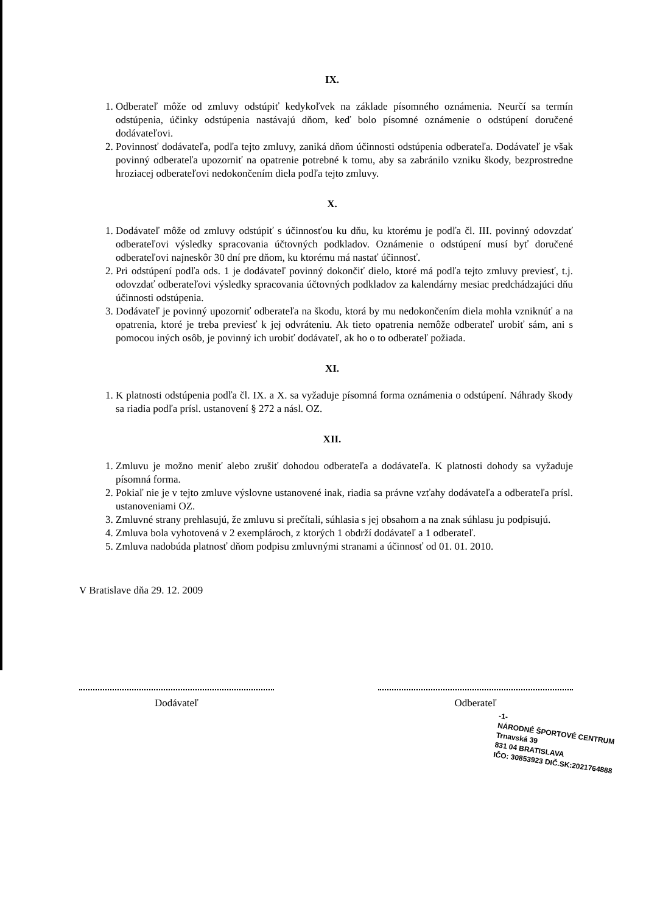IX.
1. Odberateľ môže od zmluvy odstúpiť kedykoľvek na základe písomného oznámenia. Neurčí sa termín odstúpenia, účinky odstúpenia nastávajú dňom, keď bolo písomné oznámenie o odstúpení doručené dodávateľovi.
2. Povinnosť dodávateľa, podľa tejto zmluvy, zaniká dňom účinnosti odstúpenia odberateľa. Dodávateľ je však povinný odberateľa upozorniť na opatrenie potrebné k tomu, aby sa zabránilo vzniku škody, bezprostredne hroziacej odberateľovi nedokončením diela podľa tejto zmluvy.
X.
1. Dodávateľ môže od zmluvy odstúpiť s účinnosťou ku dňu, ku ktorému je podľa čl. III. povinný odovzdať odberateľovi výsledky spracovania účtovných podkladov. Oznámenie o odstúpení musí byť doručené odberateľovi najneskôr 30 dní pre dňom, ku ktorému má nastať účinnosť.
2. Pri odstúpení podľa ods. 1 je dodávateľ povinný dokončiť dielo, ktoré má podľa tejto zmluvy previesť, t.j. odovzdať odberateľovi výsledky spracovania účtovných podkladov za kalendárny mesiac predchádzajúci dňu účinnosti odstúpenia.
3. Dodávateľ je povinný upozorniť odberateľa na škodu, ktorá by mu nedokončením diela mohla vzniknúť a na opatrenia, ktoré je treba previesť k jej odvráteniu. Ak tieto opatrenia nemôže odberateľ urobiť sám, ani s pomocou iných osôb, je povinný ich urobiť dodávateľ, ak ho o to odberateľ požiada.
XI.
1. K platnosti odstúpenia podľa čl. IX. a X. sa vyžaduje písomná forma oznámenia o odstúpení. Náhrady škody sa riadia podľa prísl. ustanovení § 272 a násl. OZ.
XII.
1. Zmluvu je možno meniť alebo zrušiť dohodou odberateľa a dodávateľa. K platnosti dohody sa vyžaduje písomná forma.
2. Pokiaľ nie je v tejto zmluve výslovne ustanovené inak, riadia sa právne vzťahy dodávateľa a odberateľa prísl. ustanoveniami OZ.
3. Zmluvné strany prehlasujú, že zmluvu si prečítali, súhlasia s jej obsahom a na znak súhlasu ju podpisujú.
4. Zmluva bola vyhotovená v 2 exemplároch, z ktorých 1 obdrží dodávateľ a 1 odberateľ.
5. Zmluva nadobúda platnosť dňom podpisu zmluvnými stranami a účinnosť od 01. 01. 2010.
V Bratislave dňa 29. 12. 2009
Dodávateľ Odberateľ
-1-
NÁRODNÉ ŠPORTOVÉ CENTRUM
Trnavská 39
831 04 BRATISLAVA
IČO: 30853923 DIČ.SK:2021764888